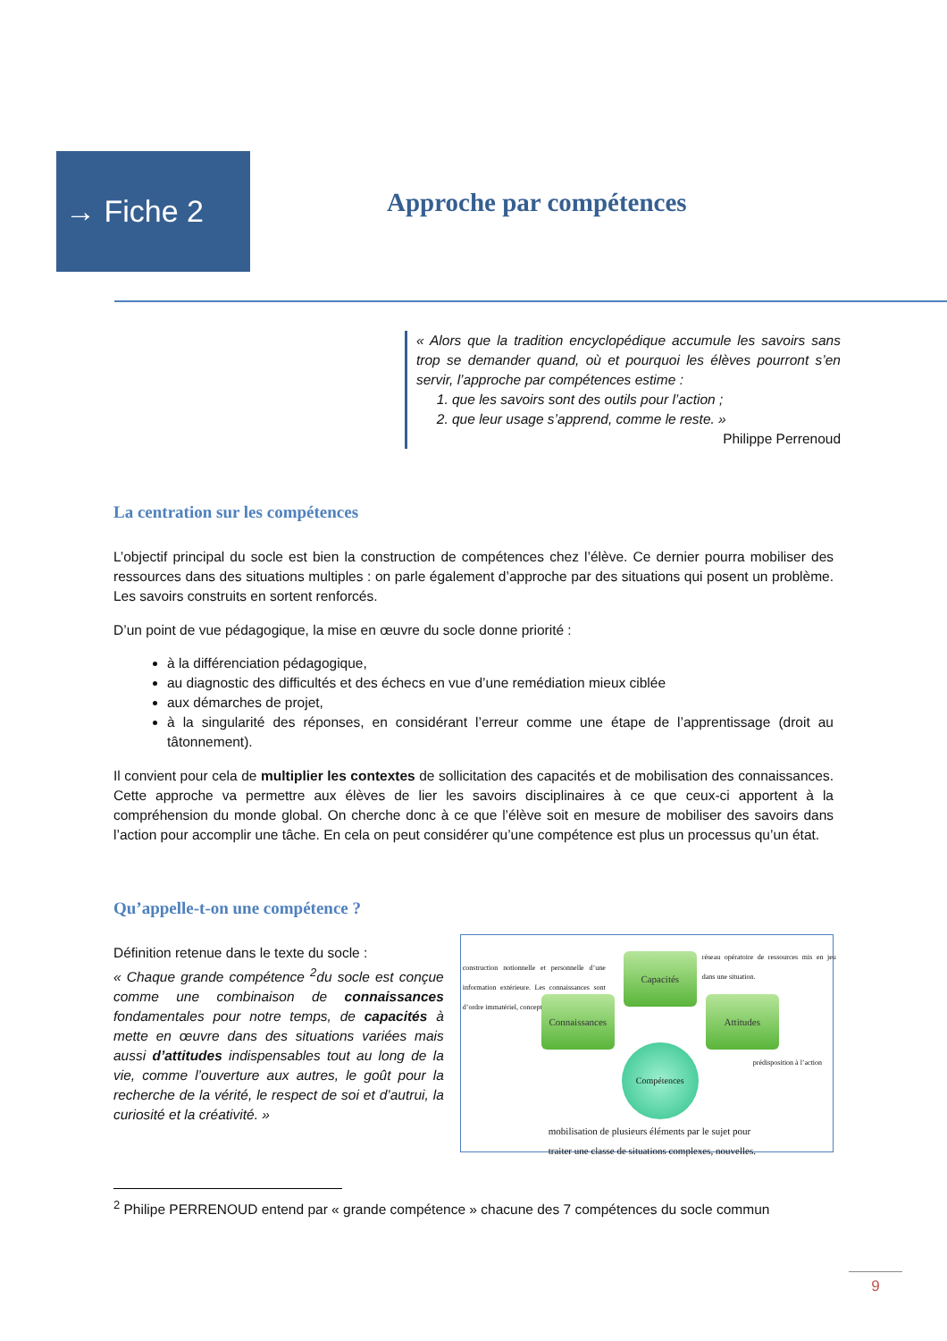→ Fiche 2
Approche par compétences
« Alors que la tradition encyclopédique accumule les savoirs sans trop se demander quand, où et pourquoi les élèves pourront s’en servir, l’approche par compétences estime :
1. que les savoirs sont des outils pour l’action ;
2. que leur usage s’apprend, comme le reste. »
Philippe Perrenoud
La centration sur les compétences
L’objectif principal du socle est bien la construction de compétences chez l’élève. Ce dernier pourra mobiliser des ressources dans des situations multiples : on parle également d’approche par des situations qui posent un problème. Les savoirs construits en sortent renforcés.
D’un point de vue pédagogique, la mise en œuvre du socle donne priorité :
à la différenciation pédagogique,
au diagnostic des difficultés et des échecs en vue d’une remédiation mieux ciblée
aux démarches de projet,
à la singularité des réponses, en considérant l’erreur comme une étape de l’apprentissage (droit au tâtonnement).
Il convient pour cela de multiplier les contextes de sollicitation des capacités et de mobilisation des connaissances. Cette approche va permettre aux élèves de lier les savoirs disciplinaires à ce que ceux-ci apportent à la compréhension du monde global. On cherche donc à ce que l’élève soit en mesure de mobiliser des savoirs dans l’action pour accomplir une tâche. En cela on peut considérer qu’une compétence est plus un processus qu’un état.
Qu’appelle-t-on une compétence ?
Définition retenue dans le texte du socle :
« Chaque grande compétence <sup>2</sup>du socle est conçue comme une combinaison de connaissances fondamentales pour notre temps, de capacités à mette en œuvre dans des situations variées mais aussi d’attitudes indispensables tout au long de la vie, comme l’ouverture aux autres, le goût pour la recherche de la vérité, le respect de soi et d’autrui, la curiosité et la créativité. »
construction notionnelle et personnelle d’une information extérieure. Les connaissances sont d’ordre immatériel, conceptuel.
Capacités
réseau opératoire de ressources mis en jeu dans une situation.
Connaissances
Attitudes
prédisposition à l’action
Compétences
mobilisation de plusieurs éléments par le sujet pour
traiter une classe de situations complexes, nouvelles.
<sup>2</sup> Philipe PERRENOUD entend par « grande compétence » chacune des 7 compétences du socle commun
9